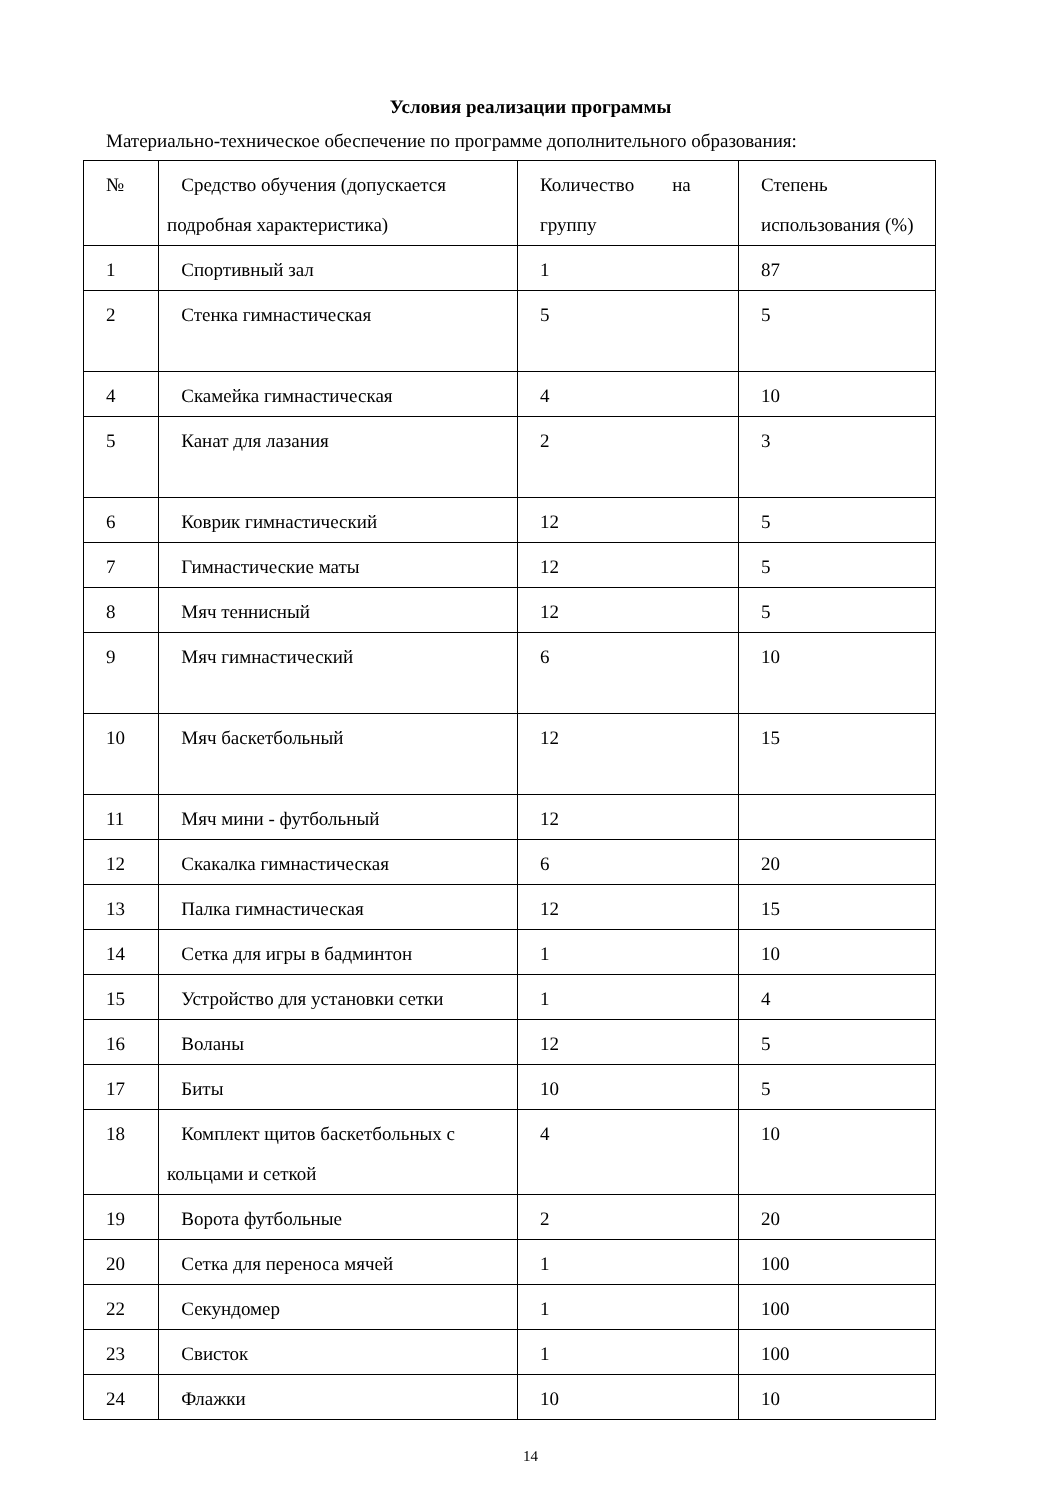Условия реализации программы
Материально-техническое обеспечение по программе дополнительного образования:
| № | Средство обучения (допускается подробная характеристика) | Количество на группу | Степень использования (%) |
| 1 | Спортивный зал | 1 | 87 |
| 2 | Стенка гимнастическая | 5 | 5 |
| 4 | Скамейка гимнастическая | 4 | 10 |
| 5 | Канат для лазания | 2 | 3 |
| 6 | Коврик гимнастический | 12 | 5 |
| 7 | Гимнастические маты | 12 | 5 |
| 8 | Мяч теннисный | 12 | 5 |
| 9 | Мяч гимнастический | 6 | 10 |
| 10 | Мяч баскетбольный | 12 | 15 |
| 11 | Мяч мини - футбольный | 12 | |
| 12 | Скакалка гимнастическая | 6 | 20 |
| 13 | Палка гимнастическая | 12 | 15 |
| 14 | Сетка для игры в бадминтон | 1 | 10 |
| 15 | Устройство для установки сетки | 1 | 4 |
| 16 | Воланы | 12 | 5 |
| 17 | Биты | 10 | 5 |
| 18 | Комплект щитов баскетбольных с кольцами и сеткой | 4 | 10 |
| 19 | Ворота футбольные | 2 | 20 |
| 20 | Сетка для переноса мячей | 1 | 100 |
| 22 | Секундомер | 1 | 100 |
| 23 | Свисток | 1 | 100 |
| 24 | Флажки | 10 | 10 |
14